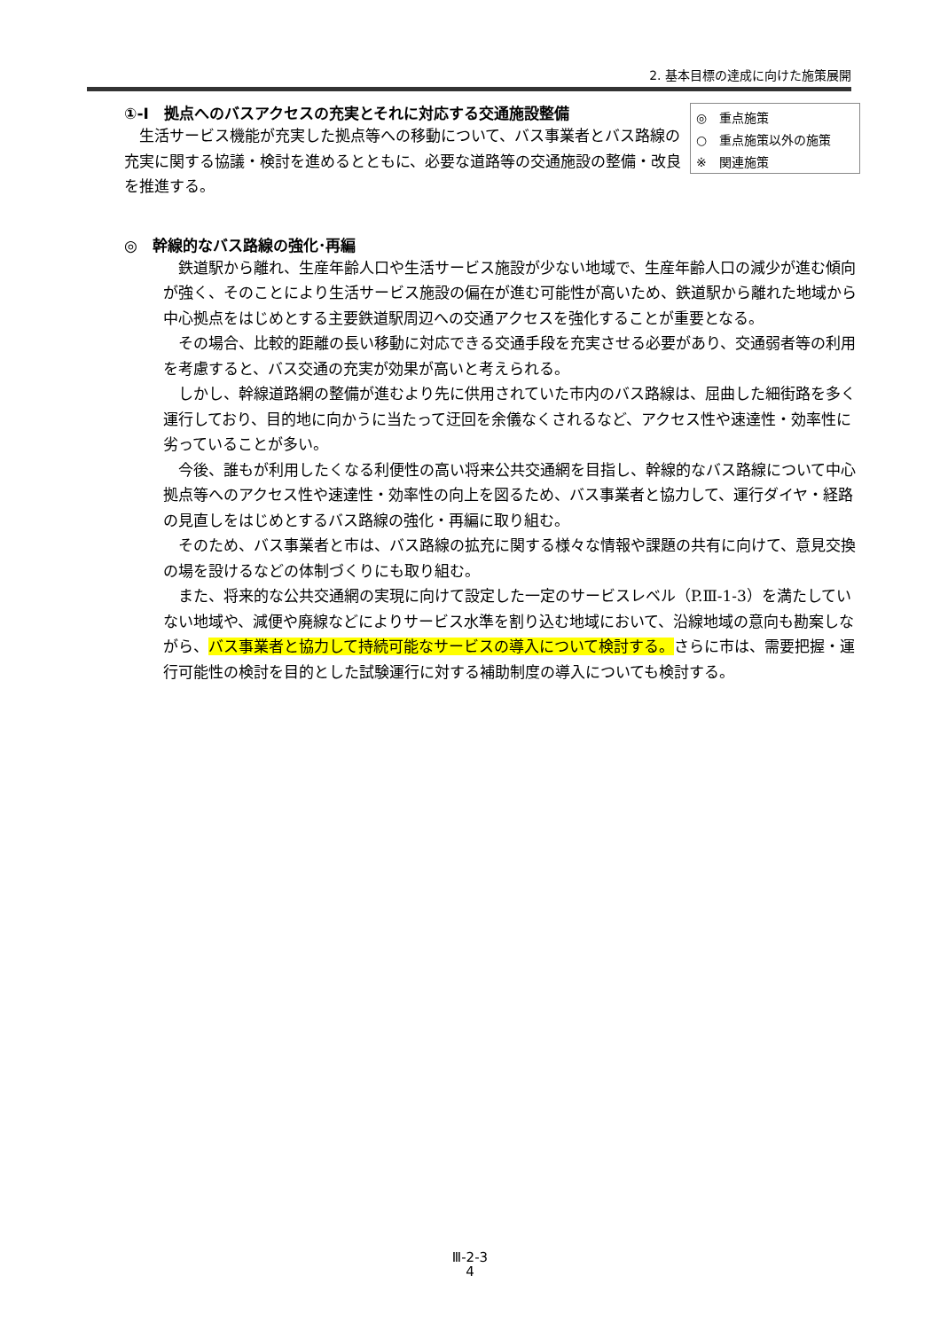2. 基本目標の達成に向けた施策展開
①-Ⅰ　拠点へのバスアクセスの充実とそれに対応する交通施設整備
生活サービス機能が充実した拠点等への移動について、バス事業者とバス路線の充実に関する協議・検討を進めるとともに、必要な道路等の交通施設の整備・改良を推進する。
◎　重点施策
○　重点施策以外の施策
※　関連施策
◎　幹線的なバス路線の強化･再編
鉄道駅から離れ、生産年齢人口や生活サービス施設が少ない地域で、生産年齢人口の減少が進む傾向が強く、そのことにより生活サービス施設の偏在が進む可能性が高いため、鉄道駅から離れた地域から中心拠点をはじめとする主要鉄道駅周辺への交通アクセスを強化することが重要となる。
その場合、比較的距離の長い移動に対応できる交通手段を充実させる必要があり、交通弱者等の利用を考慮すると、バス交通の充実が効果が高いと考えられる。
しかし、幹線道路網の整備が進むより先に供用されていた市内のバス路線は、屈曲した細街路を多く運行しており、目的地に向かうに当たって迂回を余儀なくされるなど、アクセス性や速達性・効率性に劣っていることが多い。
今後、誰もが利用したくなる利便性の高い将来公共交通網を目指し、幹線的なバス路線について中心拠点等へのアクセス性や速達性・効率性の向上を図るため、バス事業者と協力して、運行ダイヤ・経路の見直しをはじめとするバス路線の強化・再編に取り組む。
そのため、バス事業者と市は、バス路線の拡充に関する様々な情報や課題の共有に向けて、意見交換の場を設けるなどの体制づくりにも取り組む。
また、将来的な公共交通網の実現に向けて設定した一定のサービスレベル（P.Ⅲ-1-3）を満たしていない地域や、減便や廃線などによりサービス水準を割り込む地域において、沿線地域の意向も勘案しながら、バス事業者と協力して持続可能なサービスの導入について検討する。さらに市は、需要把握・運行可能性の検討を目的とした試験運行に対する補助制度の導入についても検討する。
Ⅲ-2-3
4